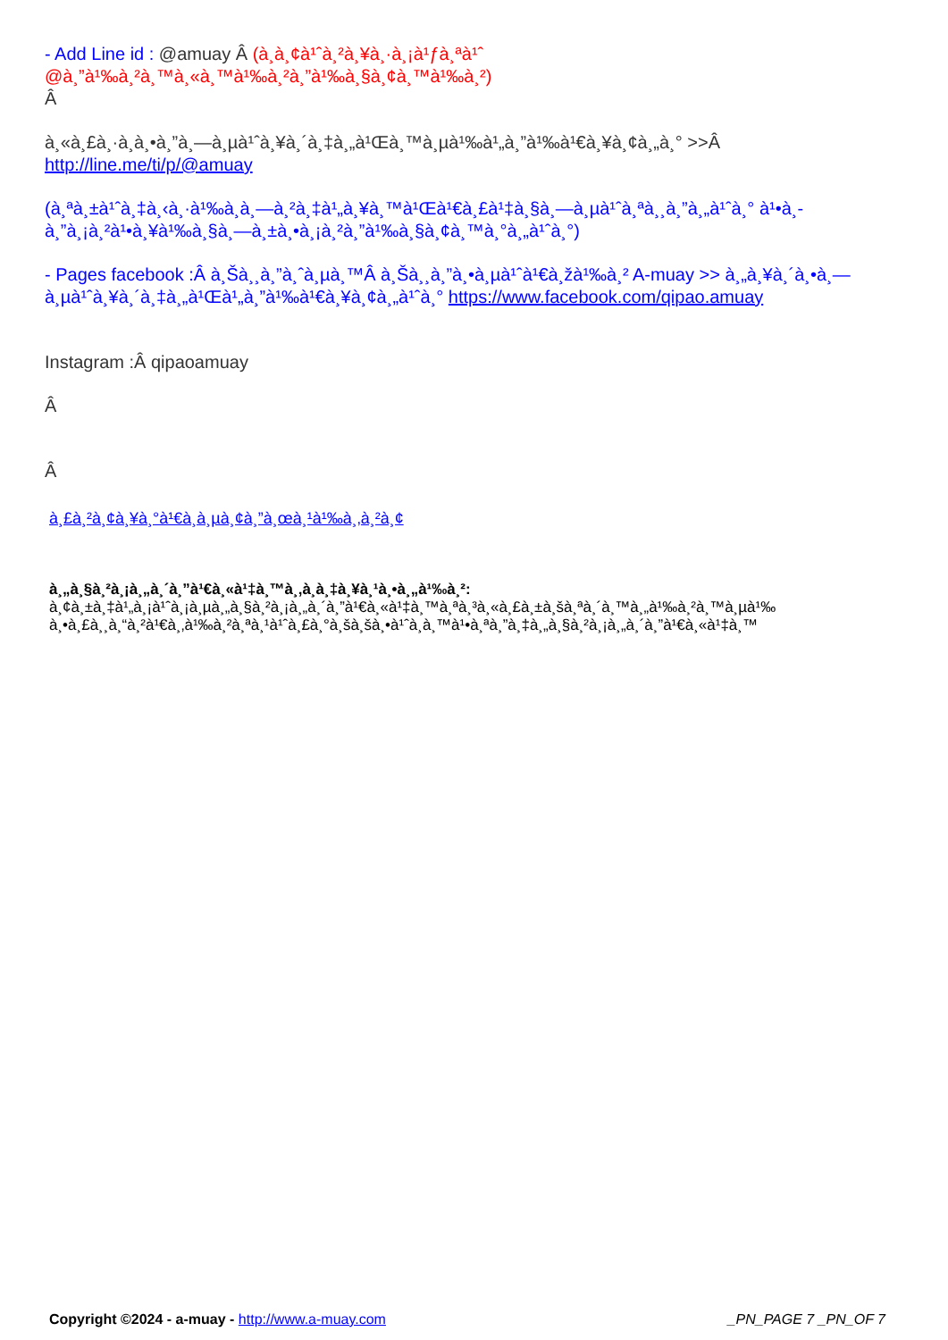- Add Line id : @amuay Â (à¸­à¸¢à¹ˆà¸²à¸¥à¸·à¸¡à¹ƒà¸ªà¹ˆ @à¸”à¹‰à¸²à¸™à¸«à¸™à¹‰à¸²à¸”à¹‰à¸§à¸¢à¸™à¹‰à¸²)
Â
à¸«à¸£à¸·à¸­à¸•à¸”à¸—à¸µà¹ˆà¸¥à¸´à¸‡à¸„à¹Œà¸™à¸µà¹‰à¹„à¸”à¹‰à¹€à¸¥à¸¢à¸„à¸° >>Â http://line.me/ti/p/@amuay
(à¸ªà¸±à¹ˆà¸‡à¸‹à¸·à¹‰à¸­à¸—à¸²à¸‡à¹„à¸¥à¸™à¹Œà¹€à¸£à¹‡à¸§à¸—à¸µà¹ˆà¸ªà¸¸à¸”à¸„à¹ˆà¸° à¹•à¸­à¸”à¸¡à¸²à¹•à¸¥à¹‰à¸§à¸—à¸±à¸•à¸¡à¸²à¸”à¹‰à¸§à¸¢à¸™à¸°à¸„à¹ˆà¸°)
- Pages facebook :Â à¸Šà¸¸à¸”à¸ˆà¸µà¸™Â à¸Šà¸¸à¸”à¸•à¸µà¹ˆà¹€à¸žà¹‰à¸² A-muay >> à¸„à¸¥à¸´à¸•à¸—à¸µà¹ˆà¸¥à¸´à¸‡à¸„à¹Œà¹„à¸”à¹‰à¹€à¸¥à¸¢à¸„à¹ˆà¸° https://www.facebook.com/qipao.amuay
Instagram :Â qipaoamuay
Â
Â
à¸£à¸²à¸¢à¸¥à¸°à¹€à¸­à¸µà¸¢à¸”à¸œà¸¹à¹‰à¸‚à¸²à¸¢
à¸„à¸§à¸²à¸¡à¸„à¸´à¸”à¹€à¸«à¹‡à¸™à¸‚à¸­à¸‡à¸¥à¸¹à¸•à¸„à¹‰à¸²:
à¸¢à¸±à¸‡à¹„à¸¡à¹ˆà¸¡à¸µà¸„à¸§à¸²à¸¡à¸„à¸´à¸”à¹€à¸«à¹‡à¸™à¸ªà¸³à¸«à¸£à¸±à¸šà¸ªà¸´à¸™à¸„à¹‰à¸²à¸™à¸µà¹‰ à¸•à¸£à¸¸à¸“à¸²à¹€à¸‚à¹‰à¸²à¸ªà¸¹à¹ˆà¸£à¸°à¸šà¸šà¸•à¹ˆà¸­à¸™à¹•à¸ªà¸”à¸‡à¸„à¸§à¸²à¸¡à¸„à¸´à¸”à¹€à¸«à¹‡à¸™
Copyright ©2024 - a-muay - http://www.a-muay.com _PN_PAGE 7 _PN_OF 7